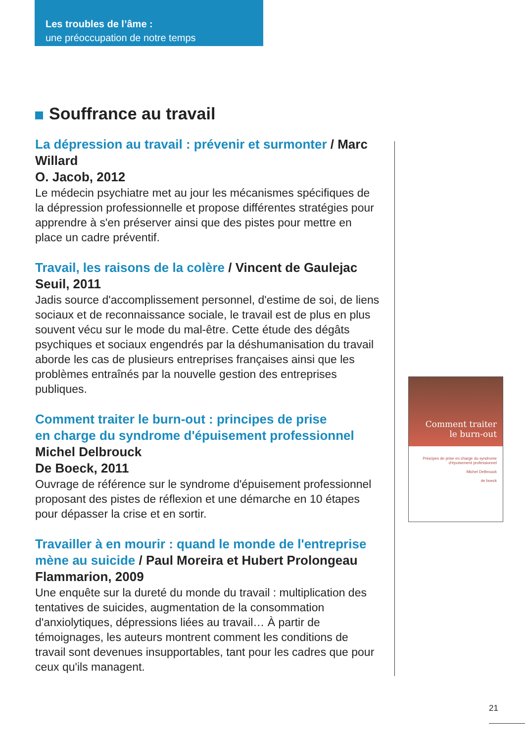Les troubles de l’âme :
une préoccupation de notre temps
Souffrance au travail
La dépression au travail : prévenir et surmonter / Marc Willard
O. Jacob, 2012
Le médecin psychiatre met au jour les mécanismes spécifiques de la dépression professionnelle et propose différentes stratégies pour apprendre à s'en préserver ainsi que des pistes pour mettre en place un cadre préventif.
Travail, les raisons de la colère / Vincent de Gaulejac
Seuil, 2011
Jadis source d'accomplissement personnel, d'estime de soi, de liens sociaux et de reconnaissance sociale, le travail est de plus en plus souvent vécu sur le mode du mal-être. Cette étude des dégâts psychiques et sociaux engendrés par la déshumanisation du travail aborde les cas de plusieurs entreprises françaises ainsi que les problèmes entraînés par la nouvelle gestion des entreprises publiques.
Comment traiter le burn-out : principes de prise
en charge du syndrome d'épuisement professionnel
Michel Delbrouck
De Boeck, 2011
Ouvrage de référence sur le syndrome d'épuisement professionnel proposant des pistes de réflexion et une démarche en 10 étapes pour dépasser la crise et en sortir.
Travailler à en mourir : quand le monde de l'entreprise mène au suicide / Paul Moreira et Hubert Prolongeau
Flammarion, 2009
Une enquête sur la dureté du monde du travail : multiplication des tentatives de suicides, augmentation de la consommation d'anxiolytiques, dépressions liées au travail… À partir de témoignages, les auteurs montrent comment les conditions de travail sont devenues insupportables, tant pour les cadres que pour ceux qu'ils managent.
Comment traiter
le burn-out
Principes de prise en charge du syndrome d'épuisement professionnel
Michel Delbrouck
de boeck
21